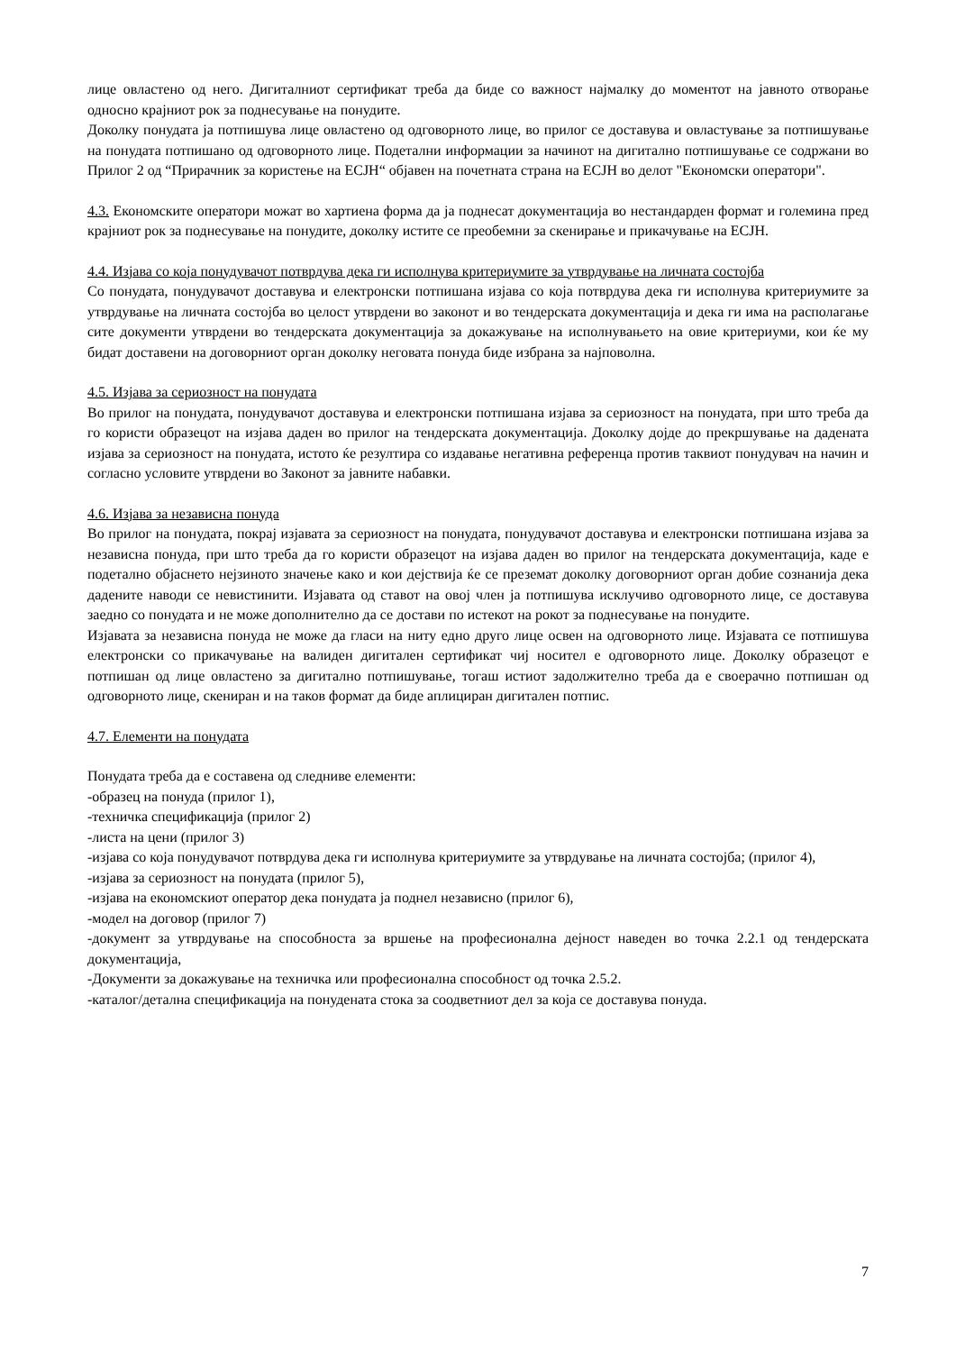лице овластено од него. Дигиталниот сертификат треба да биде со важност најмалку до моментот на јавното отворање односно крајниот рок за поднесување на понудите.
Доколку понудата ја потпишува лице овластено од одговорното лице, во прилог се доставува и овластување за потпишување на понудата потпишано од одговорното лице. Подетални информации за начинот на дигитално потпишување се содржани во Прилог 2 од “Прирачник за користење на ЕСЈН“ објавен на почетната страна на ЕСЈН во делот "Економски оператори".
4.3. Економските оператори можат во хартиена форма да ја поднесат документација во нестандарден формат и големина пред крајниот рок за поднесување на понудите, доколку истите се преобемни за скенирање и прикачување на ЕСЈН.
4.4. Изјава со која понудувачот потврдува дека ги исполнува критериумите за утврдување на личната состојба
Со понудата, понудувачот доставува и електронски потпишана изјава со која потврдува дека ги исполнува критериумите за утврдување на личната состојба во целост утврдени во законот и во тендерската документација и дека ги има на располагање сите документи утврдени во тендерската документација за докажување на исполнувањето на овие критериуми, кои ќе му бидат доставени на договорниот орган доколку неговата понуда биде избрана за најповолна.
4.5. Изјава за сериозност на понудата
Во прилог на понудата, понудувачот доставува и електронски потпишана изјава за сериозност на понудата, при што треба да го користи образецот на изјава даден во прилог на тендерската документација. Доколку дојде до прекршување на дадената изјава за сериозност на понудата, истото ќе резултира со издавање негативна референца против таквиот понудувач на начин и согласно условите утврдени во Законот за јавните набавки.
4.6. Изјава за независна понуда
Во прилог на понудата, покрај изјавата за сериозност на понудата, понудувачот доставува и електронски потпишана изјава за независна понуда, при што треба да го користи образецот на изјава даден во прилог на тендерската документација, каде е подетално објаснето нејзиното значење како и кои дејствија ќе се преземат доколку договорниот орган добие сознанија дека дадените наводи се невистинити. Изјавата од ставот на овој член ја потпишува исклучиво одговорното лице, се доставува заедно со понудата и не може дополнително да се достави по истекот на рокот за поднесување на понудите.
Изјавата за независна понуда не може да гласи на ниту едно друго лице освен на одговорното лице. Изјавата се потпишува електронски со прикачување на валиден дигитален сертификат чиј носител е одговорното лице. Доколку образецот е потпишан од лице овластено за дигитално потпишување, тогаш истиот задолжително треба да е своерачно потпишан од одговорното лице, скениран и на таков формат да биде аплициран дигитален потпис.
4.7. Елементи на понудата
Понудата треба да е составена од следниве елементи:
-образец на понуда (прилог 1),
-техничка спецификација (прилог 2)
-листа на цени (прилог 3)
-изјава со која понудувачот потврдува дека ги исполнува критериумите за утврдување на личната состојба; (прилог 4),
-изјава за сериозност на понудата (прилог 5),
-изјава на економскиот оператор дека понудата ја поднел независно (прилог 6),
-модел на договор (прилог 7)
-документ за утврдување на способноста за вршење на професионална дејност наведен во точка 2.2.1 од тендерската документација,
-Документи за докажување на техничка или професионална способност од точка 2.5.2.
-каталог/детална спецификација на понудената стока за соодветниот дел за која се доставува понуда.
7